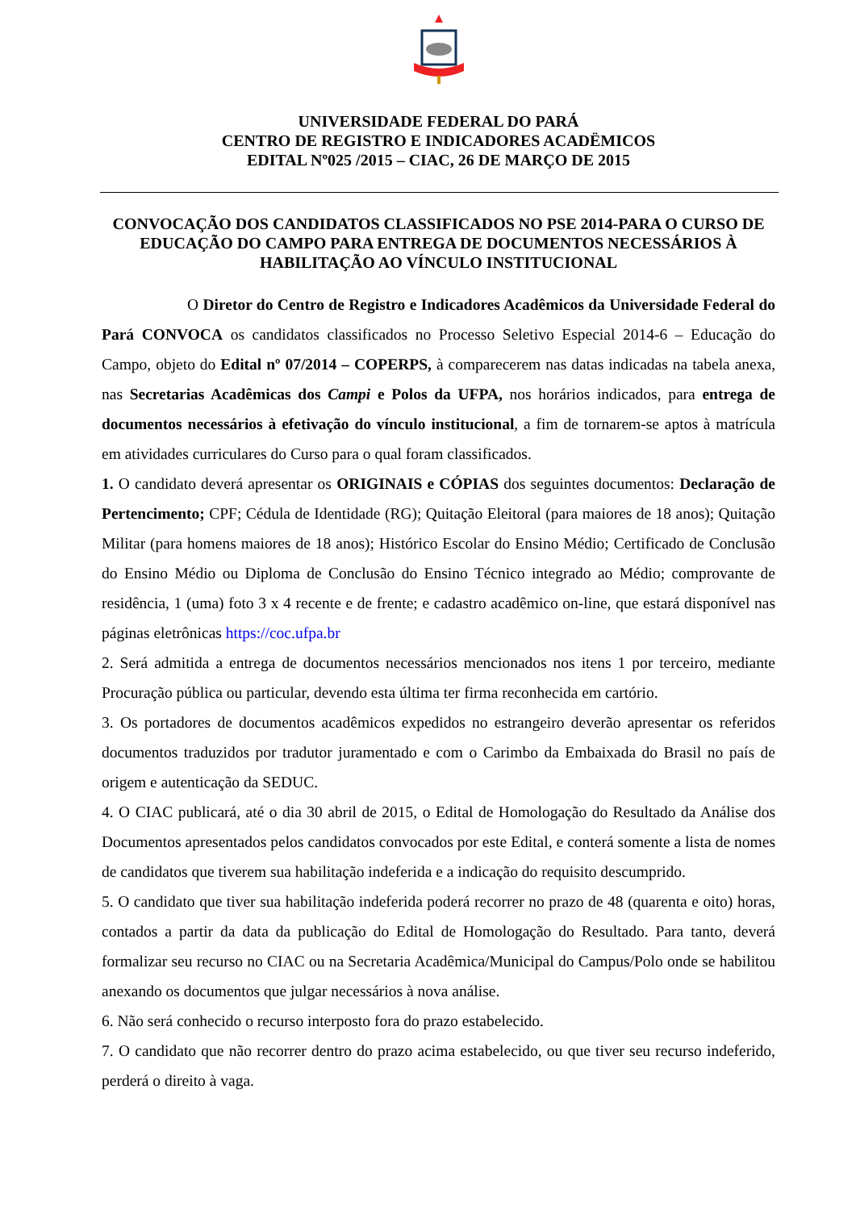UNIVERSIDADE FEDERAL DO PARÁ
CENTRO DE REGISTRO E INDICADORES ACADËMICOS
EDITAL Nº025 /2015 – CIAC, 26 DE MARÇO DE 2015
CONVOCAÇÃO DOS CANDIDATOS CLASSIFICADOS NO PSE 2014-PARA O CURSO DE EDUCAÇÃO DO CAMPO PARA ENTREGA DE DOCUMENTOS NECESSÁRIOS À HABILITAÇÃO AO VÍNCULO INSTITUCIONAL
O Diretor do Centro de Registro e Indicadores Acadêmicos da Universidade Federal do Pará CONVOCA os candidatos classificados no Processo Seletivo Especial 2014-6 – Educação do Campo, objeto do Edital nº 07/2014 – COPERPS, à comparecerem nas datas indicadas na tabela anexa, nas Secretarias Acadêmicas dos Campi e Polos da UFPA, nos horários indicados, para entrega de documentos necessários à efetivação do vínculo institucional, a fim de tornarem-se aptos à matrícula em atividades curriculares do Curso para o qual foram classificados.
1. O candidato deverá apresentar os ORIGINAIS e CÓPIAS dos seguintes documentos: Declaração de Pertencimento; CPF; Cédula de Identidade (RG); Quitação Eleitoral (para maiores de 18 anos); Quitação Militar (para homens maiores de 18 anos); Histórico Escolar do Ensino Médio; Certificado de Conclusão do Ensino Médio ou Diploma de Conclusão do Ensino Técnico integrado ao Médio; comprovante de residência, 1 (uma) foto 3 x 4 recente e de frente; e cadastro acadêmico on-line, que estará disponível nas páginas eletrônicas https://coc.ufpa.br
2. Será admitida a entrega de documentos necessários mencionados nos itens 1 por terceiro, mediante Procuração pública ou particular, devendo esta última ter firma reconhecida em cartório.
3. Os portadores de documentos acadêmicos expedidos no estrangeiro deverão apresentar os referidos documentos traduzidos por tradutor juramentado e com o Carimbo da Embaixada do Brasil no país de origem e autenticação da SEDUC.
4. O CIAC publicará, até o dia 30 abril de 2015, o Edital de Homologação do Resultado da Análise dos Documentos apresentados pelos candidatos convocados por este Edital, e conterá somente a lista de nomes de candidatos que tiverem sua habilitação indeferida e a indicação do requisito descumprido.
5. O candidato que tiver sua habilitação indeferida poderá recorrer no prazo de 48 (quarenta e oito) horas, contados a partir da data da publicação do Edital de Homologação do Resultado. Para tanto, deverá formalizar seu recurso no CIAC ou na Secretaria Acadêmica/Municipal do Campus/Polo onde se habilitou anexando os documentos que julgar necessários à nova análise.
6. Não será conhecido o recurso interposto fora do prazo estabelecido.
7. O candidato que não recorrer dentro do prazo acima estabelecido, ou que tiver seu recurso indeferido, perderá o direito à vaga.